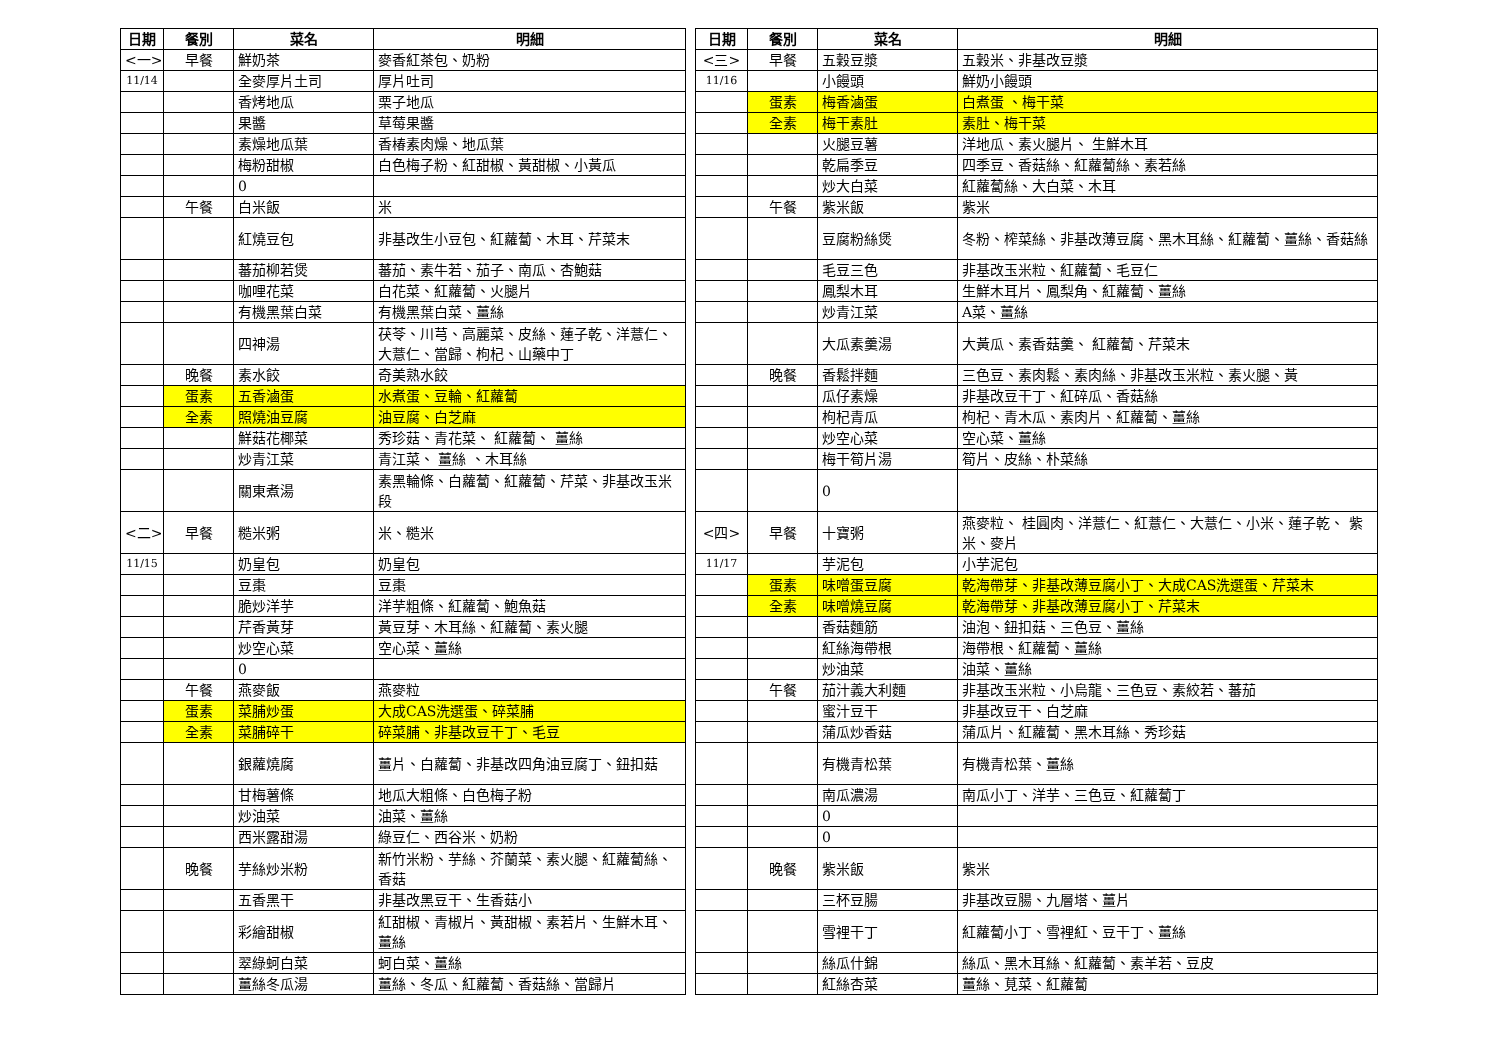| 日期 | 餐別 | 菜名 | 明細 | | 日期 | 餐別 | 菜名 | 明細 |
| <一> | 早餐 | 鮮奶茶 | 麥香紅茶包、奶粉 | | <三> | 早餐 | 五穀豆漿 | 五穀米、非基改豆漿 |
| 11/14 | | 全麥厚片土司 | 厚片吐司 | | 11/16 | | 小饅頭 | 鮮奶小饅頭 |
| | | 香烤地瓜 | 栗子地瓜 | | | 蛋素 | 梅香滷蛋 | 白煮蛋 、梅干菜 |
| | | 果醬 | 草莓果醬 | | | 全素 | 梅干素肚 | 素肚、梅干菜 |
| | | 素燥地瓜葉 | 香椿素肉燥、地瓜葉 | | | | 火腿豆薯 | 洋地瓜、素火腿片、 生鮮木耳 |
| | | 梅粉甜椒 | 白色梅子粉、紅甜椒、黃甜椒、小黃瓜 | | | | 乾扁季豆 | 四季豆、香菇絲、紅蘿蔔絲、素若絲 |
| | | 0 | | | | | 炒大白菜 | 紅蘿蔔絲、大白菜、木耳 |
| | 午餐 | 白米飯 | 米 | | | 午餐 | 紫米飯 | 紫米 |
| | | 紅燒豆包 | 非基改生小豆包、紅蘿蔔、木耳、芹菜末 | | | | 豆腐粉絲煲 | 冬粉、榨菜絲、非基改薄豆腐、黑木耳絲、紅蘿蔔、薑絲、香菇絲 |
| | | 蕃茄柳若煲 | 蕃茄、素牛若、茄子、南瓜、杏鮑菇 | | | | 毛豆三色 | 非基改玉米粒、紅蘿蔔、毛豆仁 |
| | | 咖哩花菜 | 白花菜、紅蘿蔔、火腿片 | | | | 鳳梨木耳 | 生鮮木耳片、鳳梨角、紅蘿蔔、薑絲 |
| | | 有機黑葉白菜 | 有機黑葉白菜、薑絲 | | | | 炒青江菜 | A菜、薑絲 |
| | | 四神湯 | 茯苓、川芎、高麗菜、皮絲、蓮子乾、洋薏仁、大薏仁、當歸、枸杞、山藥中丁 | | | | 大瓜素羹湯 | 大黃瓜、素香菇羹、 紅蘿蔔、芹菜末 |
| | 晚餐 | 素水餃 | 奇美熟水餃 | | | 晚餐 | 香鬆拌麵 | 三色豆、素肉鬆、素肉絲、非基改玉米粒、素火腿、黃 |
| | 蛋素 | 五香滷蛋 | 水煮蛋、豆輪、紅蘿蔔 | | | | 瓜仔素燥 | 非基改豆干丁、紅碎瓜、香菇絲 |
| | 全素 | 照燒油豆腐 | 油豆腐、白芝麻 | | | | 枸杞青瓜 | 枸杞、青木瓜、素肉片、紅蘿蔔、薑絲 |
| | | 鮮菇花椰菜 | 秀珍菇、青花菜、 紅蘿蔔、 薑絲 | | | | 炒空心菜 | 空心菜、薑絲 |
| | | 炒青江菜 | 青江菜、 薑絲 、木耳絲 | | | | 梅干筍片湯 | 筍片、皮絲、朴菜絲 |
| | | 關東煮湯 | 素黑輪條、白蘿蔔、紅蘿蔔、芹菜、非基改玉米段 | | | | 0 | |
| <二> | 早餐 | 糙米粥 | 米、糙米 | | <四> | 早餐 | 十寶粥 | 燕麥粒、 桂圓肉、洋薏仁、紅薏仁、大薏仁、小米、蓮子乾、 紫米、麥片 |
| 11/15 | | 奶皇包 | 奶皇包 | | 11/17 | | 芋泥包 | 小芋泥包 |
| | | 豆棗 | 豆棗 | | | 蛋素 | 味噌蛋豆腐 | 乾海帶芽、非基改薄豆腐小丁、大成CAS洗選蛋、芹菜末 |
| | | 脆炒洋芋 | 洋芋粗條、紅蘿蔔、鮑魚菇 | | | 全素 | 味噌燒豆腐 | 乾海帶芽、非基改薄豆腐小丁、芹菜末 |
| | | 芹香黃芽 | 黃豆芽、木耳絲、紅蘿蔔、素火腿 | | | | 香菇麵筋 | 油泡、鈕扣菇、三色豆、薑絲 |
| | | 炒空心菜 | 空心菜、薑絲 | | | | 紅絲海帶根 | 海帶根、紅蘿蔔、薑絲 |
| | | 0 | | | | | 炒油菜 | 油菜、薑絲 |
| | 午餐 | 燕麥飯 | 燕麥粒 | | | 午餐 | 茄汁義大利麵 | 非基改玉米粒、小烏龍、三色豆、素絞若、蕃茄 |
| | 蛋素 | 菜脯炒蛋 | 大成CAS洗選蛋、碎菜脯 | | | | 蜜汁豆干 | 非基改豆干、白芝麻 |
| | 全素 | 菜脯碎干 | 碎菜脯、非基改豆干丁、毛豆 | | | | 蒲瓜炒香菇 | 蒲瓜片、紅蘿蔔、黑木耳絲、秀珍菇 |
| | | 銀蘿燒腐 | 薑片、白蘿蔔、非基改四角油豆腐丁、鈕扣菇 | | | | 有機青松葉 | 有機青松葉、薑絲 |
| | | 甘梅薯條 | 地瓜大粗條、白色梅子粉 | | | | 南瓜濃湯 | 南瓜小丁、洋芋、三色豆、紅蘿蔔丁 |
| | | 炒油菜 | 油菜、薑絲 | | | | 0 | |
| | | 西米露甜湯 | 綠豆仁、西谷米、奶粉 | | | | 0 | |
| | 晚餐 | 芋絲炒米粉 | 新竹米粉、芋絲、芥蘭菜、素火腿、紅蘿蔔絲、香菇 | | | 晚餐 | 紫米飯 | 紫米 |
| | | 五香黑干 | 非基改黑豆干、生香菇小 | | | | 三杯豆腸 | 非基改豆腸、九層塔、薑片 |
| | | 彩繪甜椒 | 紅甜椒、青椒片、黃甜椒、素若片、生鮮木耳、薑絲 | | | | 雪裡干丁 | 紅蘿蔔小丁、雪裡紅、豆干丁、薑絲 |
| | | 翠綠蚵白菜 | 蚵白菜、薑絲 | | | | 絲瓜什錦 | 絲瓜、黑木耳絲、紅蘿蔔、素羊若、豆皮 |
| | | 薑絲冬瓜湯 | 薑絲、冬瓜、紅蘿蔔、香菇絲、當歸片 | | | | 紅絲杏菜 | 薑絲、莧菜、紅蘿蔔 |